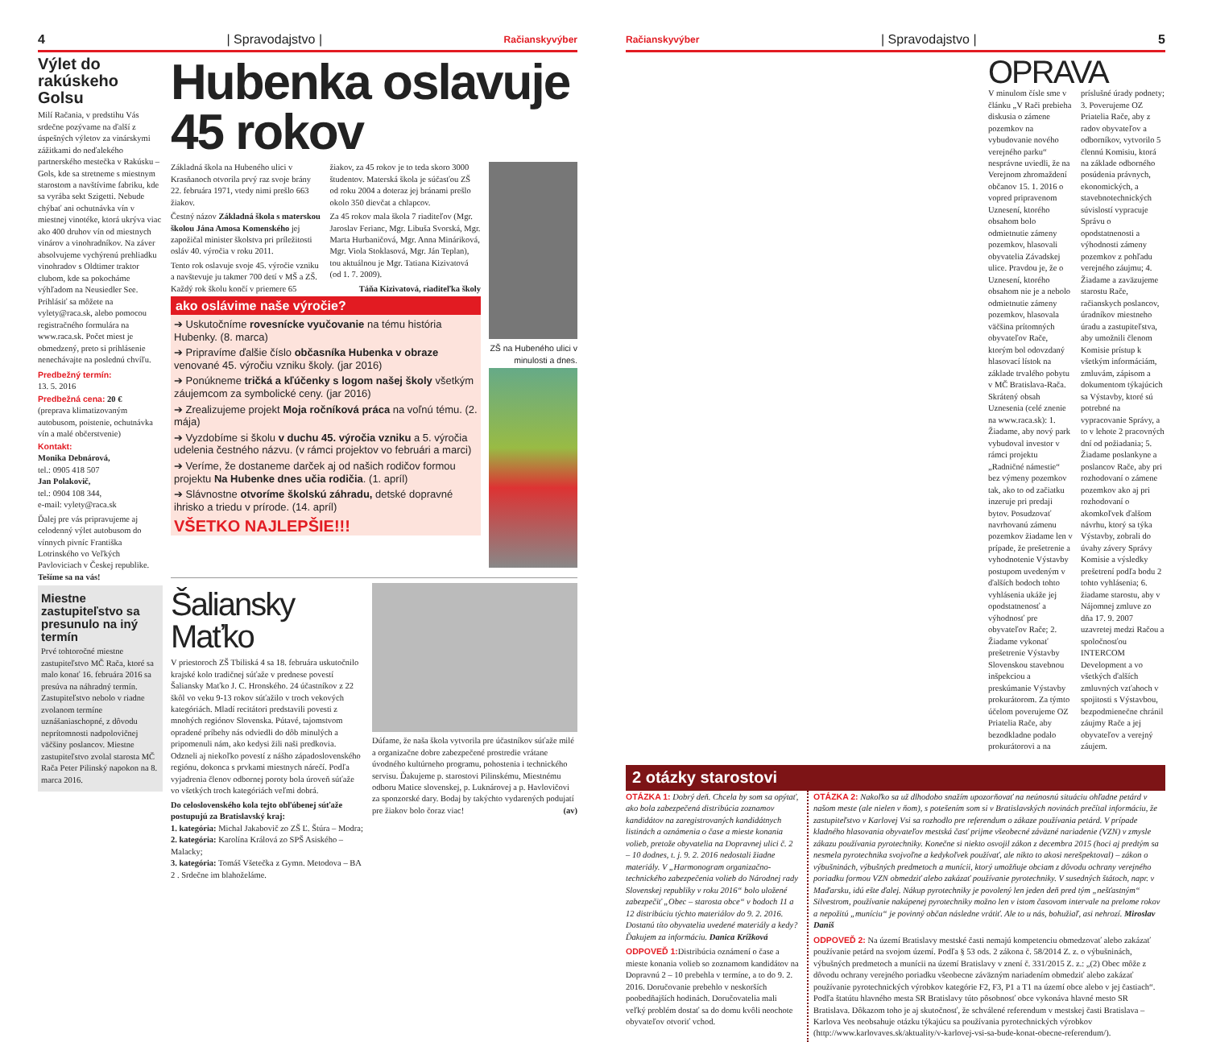4 | Spravodajstvo | Račianskyvýber
Výlet do rakúskeho Golsu
Milí Račania, v predstihu Vás srdečne pozývame na ďalší z úspešných výletov za vinárskymi zážitkami do neďalekého partnerského mestečka v Rakúsku – Gols, kde sa stretneme s miestnym starostom a navštívime fabriku, kde sa vyrába sekt Szigetti. Nebude chýbať ani ochutnávka vín v miestnej vinotéke, ktorá ukrýva viac ako 400 druhov vín od miestnych vinárov a vinohradníkov. Na záver absolvujeme vychýrenú prehliadku vinohradov s Oldtimer traktor clubom, kde sa pokocháme výhľadom na Neusiedler See. Prihlásiť sa môžete na vylety@raca.sk, alebo pomocou registračného formulára na www.raca.sk. Počet miest je obmedzený, preto si prihlásenie nenechávajte na poslednú chvíľu.
Predbežný termín:
13. 5. 2016
Predbežná cena: 20 €
(preprava klimatizovaným autobusom, poistenie, ochutnávka vín a malé občerstvenie)
Kontakt:
Monika Debnárová,
tel.: 0905 418 507
Jan Polakovič,
tel.: 0904 108 344,
e-mail: vylety@raca.sk
Ďalej pre vás pripravujeme aj celodenný výlet autobusom do vínnych pivníc Františka Lotrinského vo Veľkých Pavloviciach v Českej republike. Tešíme sa na vás!
Miestne zastupiteľstvo sa presunulo na iný termín
Prvé tohtoročné miestne zastupiteľstvo MČ Rača, ktoré sa malo konať 16. februára 2016 sa presúva na náhradný termín. Zastupiteľstvo nebolo v riadne zvolanom termíne uznášaniaschopné, z dôvodu neprítomnosti nadpolovičnej väčšiny poslancov. Miestne zastupiteľstvo zvolal starosta MČ Rača Peter Pilinský napokon na 8. marca 2016.
Hubenka oslavuje 45 rokov
Základná škola na Hubeného ulici v Krasňanoch otvorila prvý raz svoje brány 22. februára 1971, vtedy nimi prešlo 663 žiakov.
Čestný názov Základná škola s materskou školou Jána Amosa Komenského jej zapožičal minister školstva pri príležitosti osláv 40. výročia v roku 2011.
Tento rok oslavuje svoje 45. výročie vzniku a navštevuje ju takmer 700 detí v MŠ a ZŠ. Každý rok školu končí v priemere 65 žiakov, za 45 rokov je to teda skoro 3000 študentov. Materská škola je súčasťou ZŠ od roku 2004 a doteraz jej bránami prešlo okolo 350 dievčat a chlapcov.
Za 45 rokov mala škola 7 riaditeľov (Mgr. Jaroslav Ferianc, Mgr. Libuša Svorská, Mgr. Marta Hurbaničová, Mgr. Anna Mináriková, Mgr. Viola Stoklasová, Mgr. Ján Teplan), tou aktuálnou je Mgr. Tatiana Kizivatová (od 1. 7. 2009).
Táňa Kizivatová, riaditeľka školy
ako oslávime naše výročie?
➔ Uskutočníme rovesnícke vyučovanie na tému história Hubenky. (8. marca)
➔ Pripravíme ďalšie číslo občasníka Hubenka v obraze venované 45. výročiu vzniku školy. (jar 2016)
➔ Ponúkneme tričká a kľúčenky s logom našej školy všetkým záujemcom za symbolické ceny. (jar 2016)
➔ Zrealizujeme projekt Moja ročníková práca na voľnú tému. (2. mája)
➔ Vyzdobíme si školu v duchu 45. výročia vzniku a 5. výročia udelenia čestného názvu. (v rámci projektov vo februári a marci)
➔ Veríme, že dostaneme darček aj od našich rodičov formou projektu Na Hubenke dnes učia rodičia. (1. apríl)
➔ Slávnostne otvoríme školskú záhradu, detské dopravné ihrisko a triedu v prírode. (14. apríl)
VŠETKO NAJLEPŠIE!!!
ZŠ na Hubeného ulici v minulosti a dnes.
Šaliansky Maťko
V priestoroch ZŠ Tbiliská 4 sa 18. februára uskutočnilo krajské kolo tradičnej súťaže v prednese povestí Šaliansky Maťko J. C. Hronského. 24 účastníkov z 22 škôl vo veku 9-13 rokov súťažilo v troch vekových kategóriách. Mladí recitátori predstavili povesti z mnohých regiónov Slovenska. Pútavé, tajomstvom opradené príbehy nás odviedli do dôb minulých a pripomenuli nám, ako kedysi žili naši predkovia. Odzneli aj niekoľko povestí z nášho západoslovenského regiónu, dokonca s prvkami miestnych nárečí. Podľa vyjadrenia členov odbornej poroty bola úroveň súťaže vo všetkých troch kategóriách veľmi dobrá.
Do celoslovenského kola tejto obľúbenej súťaže postupujú za Bratislavský kraj:
1. kategória: Michal Jakabovič zo ZŠ Ľ. Štúra – Modra;
2. kategória: Karolína Králová zo SPŠ Asiského – Malacky;
3. kategória: Tomáš Všetečka z Gymn. Metodova – BA 2 . Srdečne im blahoželáme.
Dúfame, že naša škola vytvorila pre účastníkov súťaže milé a organizačne dobre zabezpečené prostredie vrátane úvodného kultúrneho programu, pohostenia i technického servisu. Ďakujeme p. starostovi Pilinskému, Miestnému odboru Matice slovenskej, p. Luknárovej a p. Havlovičovi za sponzorské dary. Bodaj by takýchto vydarených podujatí pre žiakov bolo čoraz viac! (av)
Račianskyvýber | Spravodajstvo | 5
OPRAVA
V minulom čísle sme v článku „V Rači prebieha diskusia o zámene pozemkov na vybudovanie nového verejného parku“ nesprávne uviedli, že na Verejnom zhromaždení občanov 15. 1. 2016 o vopred pripravenom Uznesení, ktorého obsahom bolo odmietnutie zámeny pozemkov, hlasovali obyvatelia Závadskej ulice. Pravdou je, že o Uznesení, ktorého obsahom nie je a nebolo odmietnutie zámeny pozemkov, hlasovala väčšina prítomných obyvateľov Rače, ktorým bol odovzdaný hlasovací lístok na základe trvalého pobytu v MČ Bratislava-Rača. Skrátený obsah Uznesenia (celé znenie na www.raca.sk): 1. Žiadame, aby nový park vybudoval investor v rámci projektu „Radničné námestie“ bez výmeny pozemkov tak, ako to od začiatku inzeruje pri predaji bytov. Posudzovať navrhovanú zámenu pozemkov žiadame len v prípade, že prešetrenie a vyhodnotenie Výstavby postupom uvedeným v ďalších bodoch tohto vyhlásenia ukáže jej opodstatnenosť a výhodnosť pre obyvateľov Rače; 2. Žiadame vykonať prešetrenie Výstavby Slovenskou stavebnou inšpekciou a preskúmanie Výstavby prokurátorom. Za týmto účelom poverujeme OZ Priatelia Rače, aby bezodkladne podalo prokurátorovi a na príslušné úrady podnety; 3. Poverujeme OZ Priatelia Rače, aby z radov obyvateľov a odborníkov, vytvorilo 5 člennú Komisiu, ktorá na základe odborného posúdenia právnych, ekonomických, a stavebnotechnických súvislostí vypracuje Správu o opodstatnenosti a výhodnosti zámeny pozemkov z pohľadu verejného záujmu; 4. Žiadame a zaväzujeme starostu Rače, račianskych poslancov, úradníkov miestneho úradu a zastupiteľstva, aby umožnili členom Komisie prístup k všetkým informáciám, zmluvám, zápisom a dokumentom týkajúcich sa Výstavby, ktoré sú potrebné na vypracovanie Správy, a to v lehote 2 pracovných dní od požiadania; 5. Žiadame poslankyne a poslancov Rače, aby pri rozhodovaní o zámene pozemkov ako aj pri rozhodovaní o akomkoľvek ďalšom návrhu, ktorý sa týka Výstavby, zobrali do úvahy závery Správy Komisie a výsledky prešetrení podľa bodu 2 tohto vyhlásenia; 6. žiadame starostu, aby v Nájomnej zmluve zo dňa 17. 9. 2007 uzavretej medzi Račou a spoločnosťou INTERCOM Development a vo všetkých ďalších zmluvných vzťahoch v spojitosti s Výstavbou, bezpodmienečne chránil záujmy Rače a jej obyvateľov a verejný záujem.
2 otázky starostovi
OTÁZKA 1: Dobrý deň. Chcela by som sa opýtať, ako bola zabezpečená distribúcia zoznamov kandidátov na zaregistrovaných kandidátnych listinách a oznámenia o čase a mieste konania volieb, pretože obyvatelia na Dopravnej ulici č. 2 – 10 dodnes, t. j. 9. 2. 2016 nedostali žiadne materiály. V „Harmonogram organizačno-technického zabezpečenia volieb do Národnej rady Slovenskej republiky v roku 2016“ bolo uložené zabezpečiť „Obec – starosta obce“ v bodoch 11 a 12 distribúciu týchto materiálov do 9. 2. 2016. Dostanú títo obyvatelia uvedené materiály a kedy? Ďakujem za informáciu. Danica Krížková
ODPOVEĎ 1: Distribúcia oznámení o čase a mieste konania volieb so zoznamom kandidátov na Dopravnú 2 – 10 prebehla v termíne, a to do 9. 2. 2016. Doručovanie prebehlo v neskorších poobedňajších hodinách. Doručovatelia mali veľký problém dostať sa do domu kvôli neochote obyvateľov otvoriť vchod.
OTÁZKA 2: Nakoľko sa už dlhodobo snažím upozorňovať na neúnosnú situáciu ohľadne petárd v našom meste (ale nielen v ňom), s potešením som si v Bratislavských novinách prečítal informáciu, že zastupiteľstvo v Karlovej Vsi sa rozhodlo pre referendum o zákaze používania petárd. V prípade kladného hlasovania obyvateľov mestská časť prijme všeobecné záväzné nariadenie (VZN) v zmysle zákazu používania pyrotechniky. Konečne si niekto osvojil zákon z decembra 2015 (hoci aj predtým sa nesmela pyrotechnika svojvoľne a kedykoľvek používať, ale nikto to akosi nerešpektoval) – zákon o výbušninách, výbušných predmetoch a munícii, ktorý umožňuje obciam z dôvodu ochrany verejného poriadku formou VZN obmedziť alebo zakázať používanie pyrotechniky. V susedných štátoch, napr. v Maďarsku, idú ešte ďalej. Nákup pyrotechniky je povolený len jeden deň pred tým „nešťastným“ Silvestrom, používanie nakúpenej pyrotechniky možno len v istom časovom intervale na prelome rokov a nepožitú „muníciu“ je povinný občan následne vrátiť. Ale to u nás, bohužiaľ, asi nehrozí. Miroslav Daniš
ODPOVEĎ 2: Na území Bratislavy mestské časti nemajú kompetenciu obmedzovať alebo zakázať používanie petárd na svojom území. Podľa § 53 ods. 2 zákona č. 58/2014 Z. z. o výbušninách, výbušných predmetoch a munícii na území Bratislavy v znení č. 331/2015 Z. z.: „(2) Obec môže z dôvodu ochrany verejného poriadku všeobecne záväzným nariadením obmedziť alebo zakázať používanie pyrotechnických výrobkov kategórie F2, F3, P1 a T1 na území obce alebo v jej častiach“. Podľa štatútu hlavného mesta SR Bratislavy túto pôsobnosť obce vykonáva hlavné mesto SR Bratislava. Dôkazom toho je aj skutočnosť, že schválené referendum v mestskej časti Bratislava – Karlova Ves neobsahuje otázku týkajúcu sa používania pyrotechnických výrobkov (http://www.karlovaves.sk/aktuality/v-karlovej-vsi-sa-bude-konat-obecne-referendum/).